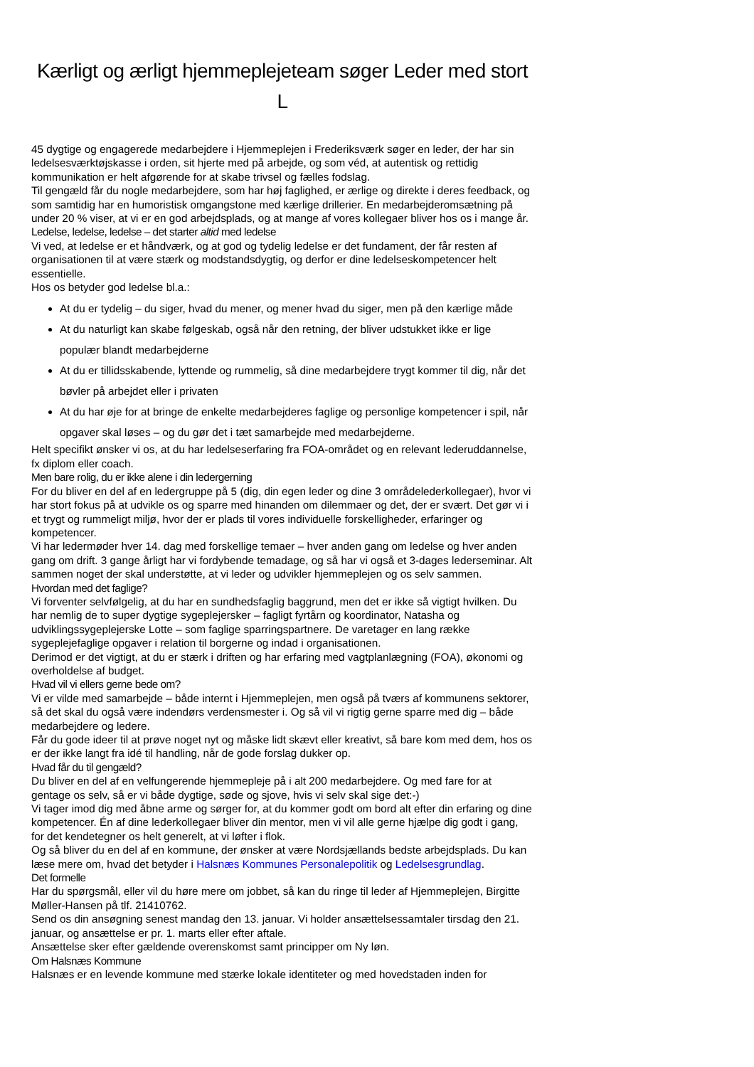Kærligt og ærligt hjemmeplejeteam søger Leder med stort L
45 dygtige og engagerede medarbejdere i Hjemmeplejen i Frederiksværk søger en leder, der har sin ledelsesværktøjskasse i orden, sit hjerte med på arbejde, og som véd, at autentisk og rettidig kommunikation er helt afgørende for at skabe trivsel og fælles fodslag.
Til gengæld får du nogle medarbejdere, som har høj faglighed, er ærlige og direkte i deres feedback, og som samtidig har en humoristisk omgangstone med kærlige drillerier. En medarbejderomsætning på under 20 % viser, at vi er en god arbejdsplads, og at mange af vores kollegaer bliver hos os i mange år.
Ledelse, ledelse, ledelse – det starter altid med ledelse
Vi ved, at ledelse er et håndværk, og at god og tydelig ledelse er det fundament, der får resten af organisationen til at være stærk og modstandsdygtig, og derfor er dine ledelseskompetencer helt essentielle.
Hos os betyder god ledelse bl.a.:
At du er tydelig – du siger, hvad du mener, og mener hvad du siger, men på den kærlige måde
At du naturligt kan skabe følgeskab, også når den retning, der bliver udstukket ikke er lige populær blandt medarbejderne
At du er tillidsskabende, lyttende og rummelig, så dine medarbejdere trygt kommer til dig, når det bøvler på arbejdet eller i privaten
At du har øje for at bringe de enkelte medarbejderes faglige og personlige kompetencer i spil, når opgaver skal løses – og du gør det i tæt samarbejde med medarbejderne.
Helt specifikt ønsker vi os, at du har ledelseserfaring fra FOA-området og en relevant lederuddannelse, fx diplom eller coach.
Men bare rolig, du er ikke alene i din ledergerning
For du bliver en del af en ledergruppe på 5 (dig, din egen leder og dine 3 områdelederkollegaer), hvor vi har stort fokus på at udvikle os og sparre med hinanden om dilemmaer og det, der er svært. Det gør vi i et trygt og rummeligt miljø, hvor der er plads til vores individuelle forskelligheder, erfaringer og kompetencer.
Vi har ledermøder hver 14. dag med forskellige temaer – hver anden gang om ledelse og hver anden gang om drift. 3 gange årligt har vi fordybende temadage, og så har vi også et 3-dages lederseminar. Alt sammen noget der skal understøtte, at vi leder og udvikler hjemmeplejen og os selv sammen.
Hvordan med det faglige?
Vi forventer selvfølgelig, at du har en sundhedsfaglig baggrund, men det er ikke så vigtigt hvilken. Du har nemlig de to super dygtige sygeplejersker – fagligt fyrtårn og koordinator, Natasha og udviklingssygeplejerske Lotte – som faglige sparringspartnere. De varetager en lang række sygeplejefaglige opgaver i relation til borgerne og indad i organisationen.
Derimod er det vigtigt, at du er stærk i driften og har erfaring med vagtplanlægning (FOA), økonomi og overholdelse af budget.
Hvad vil vi ellers gerne bede om?
Vi er vilde med samarbejde – både internt i Hjemmeplejen, men også på tværs af kommunens sektorer, så det skal du også være indendørs verdensmester i. Og så vil vi rigtig gerne sparre med dig – både medarbejdere og ledere.
Får du gode ideer til at prøve noget nyt og måske lidt skævt eller kreativt, så bare kom med dem, hos os er der ikke langt fra idé til handling, når de gode forslag dukker op.
Hvad får du til gengæld?
Du bliver en del af en velfungerende hjemmepleje på i alt 200 medarbejdere. Og med fare for at gentage os selv, så er vi både dygtige, søde og sjove, hvis vi selv skal sige det:-)
Vi tager imod dig med åbne arme og sørger for, at du kommer godt om bord alt efter din erfaring og dine kompetencer. Én af dine lederkollegaer bliver din mentor, men vi vil alle gerne hjælpe dig godt i gang, for det kendetegner os helt generelt, at vi løfter i flok.
Og så bliver du en del af en kommune, der ønsker at være Nordsjællands bedste arbejdsplads. Du kan læse mere om, hvad det betyder i Halsnæs Kommunes Personalepolitik og Ledelsesgrundlag.
Det formelle
Har du spørgsmål, eller vil du høre mere om jobbet, så kan du ringe til leder af Hjemmeplejen, Birgitte Møller-Hansen på tlf. 21410762.
Send os din ansøgning senest mandag den 13. januar. Vi holder ansættelsessamtaler tirsdag den 21. januar, og ansættelse er pr. 1. marts eller efter aftale.
Ansættelse sker efter gældende overenskomst samt principper om Ny løn.
Om Halsnæs Kommune
Halsnæs er en levende kommune med stærke lokale identiteter og med hovedstaden inden for